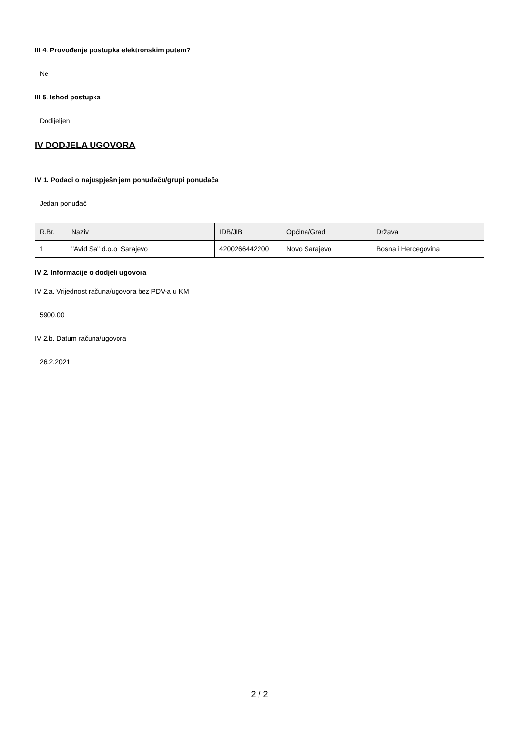III 4. Provođenje postupka elektronskim putem?
Ne
III 5. Ishod postupka
Dodijeljen
IV DODJELA UGOVORA
IV 1. Podaci o najuspješnijem ponuđaču/grupi ponuđača
Jedan ponuđač
| R.Br. | Naziv | IDB/JIB | Općina/Grad | Država |
| --- | --- | --- | --- | --- |
| 1 | "Avid Sa" d.o.o. Sarajevo | 4200266442200 | Novo Sarajevo | Bosna i Hercegovina |
IV 2. Informacije o dodjeli ugovora
IV 2.a. Vrijednost računa/ugovora bez PDV-a u KM
5900,00
IV 2.b. Datum računa/ugovora
26.2.2021.
2 / 2